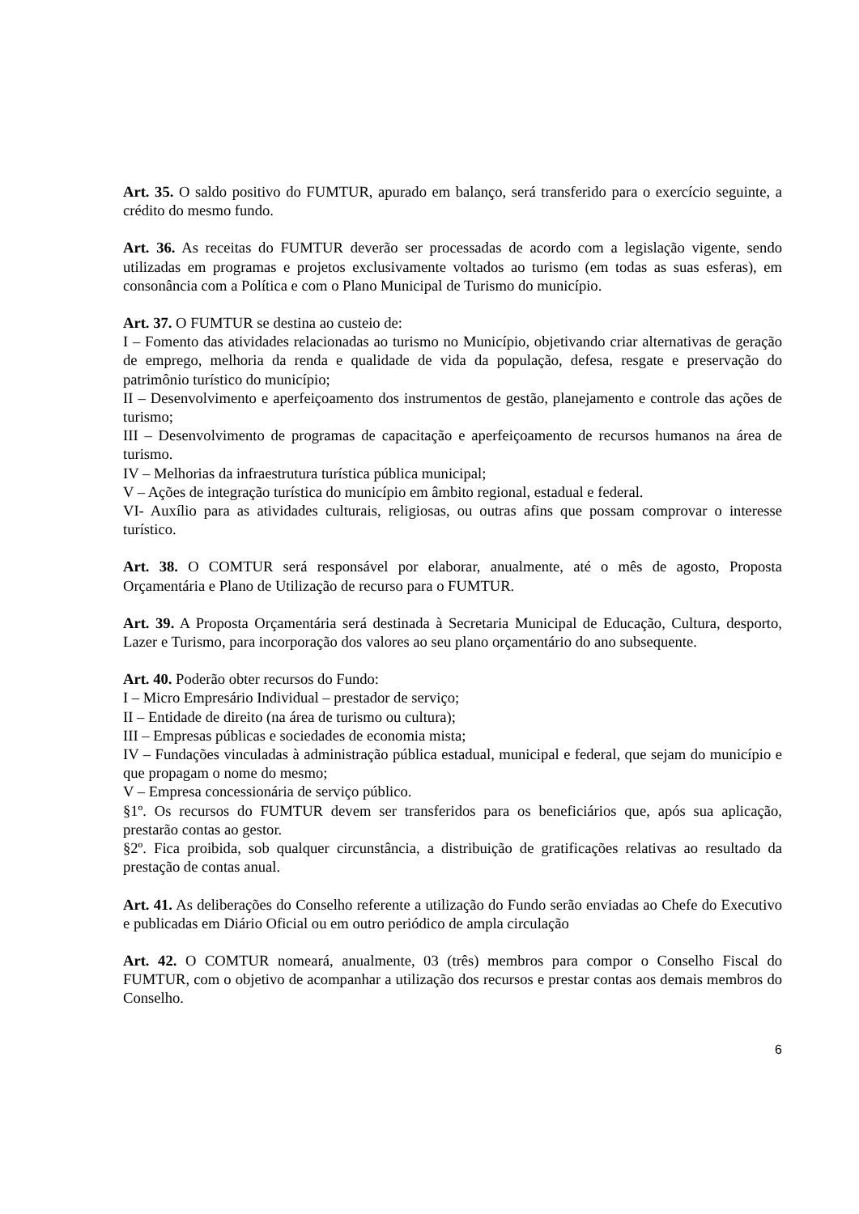Art. 35. O saldo positivo do FUMTUR, apurado em balanço, será transferido para o exercício seguinte, a crédito do mesmo fundo.
Art. 36. As receitas do FUMTUR deverão ser processadas de acordo com a legislação vigente, sendo utilizadas em programas e projetos exclusivamente voltados ao turismo (em todas as suas esferas), em consonância com a Política e com o Plano Municipal de Turismo do município.
Art. 37. O FUMTUR se destina ao custeio de:
I – Fomento das atividades relacionadas ao turismo no Município, objetivando criar alternativas de geração de emprego, melhoria da renda e qualidade de vida da população, defesa, resgate e preservação do patrimônio turístico do município;
II – Desenvolvimento e aperfeiçoamento dos instrumentos de gestão, planejamento e controle das ações de turismo;
III – Desenvolvimento de programas de capacitação e aperfeiçoamento de recursos humanos na área de turismo.
IV – Melhorias da infraestrutura turística pública municipal;
V – Ações de integração turística do município em âmbito regional, estadual e federal.
VI- Auxílio para as atividades culturais, religiosas, ou outras afins que possam comprovar o interesse turístico.
Art. 38. O COMTUR será responsável por elaborar, anualmente, até o mês de agosto, Proposta Orçamentária e Plano de Utilização de recurso para o FUMTUR.
Art. 39. A Proposta Orçamentária será destinada à Secretaria Municipal de Educação, Cultura, desporto, Lazer e Turismo, para incorporação dos valores ao seu plano orçamentário do ano subsequente.
Art. 40. Poderão obter recursos do Fundo:
I – Micro Empresário Individual – prestador de serviço;
II – Entidade de direito (na área de turismo ou cultura);
III – Empresas públicas e sociedades de economia mista;
IV – Fundações vinculadas à administração pública estadual, municipal e federal, que sejam do município e que propagam o nome do mesmo;
V – Empresa concessionária de serviço público.
§1º. Os recursos do FUMTUR devem ser transferidos para os beneficiários que, após sua aplicação, prestarão contas ao gestor.
§2º. Fica proibida, sob qualquer circunstância, a distribuição de gratificações relativas ao resultado da prestação de contas anual.
Art. 41. As deliberações do Conselho referente a utilização do Fundo serão enviadas ao Chefe do Executivo e publicadas em Diário Oficial ou em outro periódico de ampla circulação
Art. 42. O COMTUR nomeará, anualmente, 03 (três) membros para compor o Conselho Fiscal do FUMTUR, com o objetivo de acompanhar a utilização dos recursos e prestar contas aos demais membros do Conselho.
6